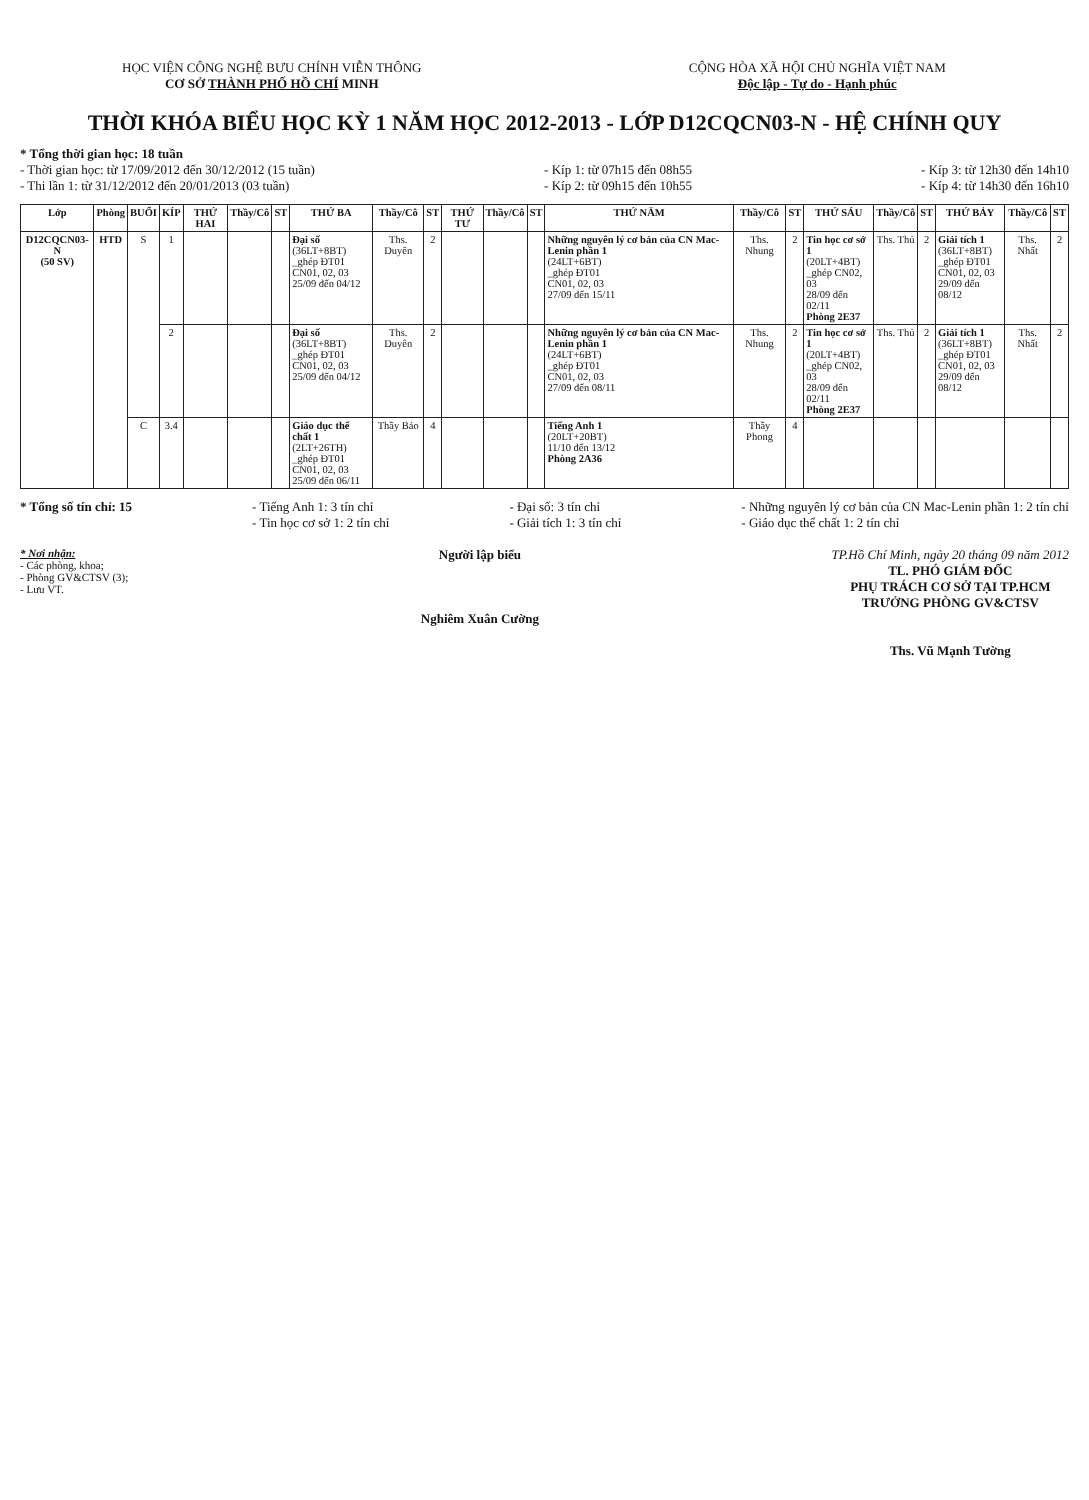HỌC VIỆN CÔNG NGHỆ BƯU CHÍNH VIỄN THÔNG
CƠ SỞ THÀNH PHỐ HỒ CHÍ MINH
CỘNG HÒA XÃ HỘI CHỦ NGHĨA VIỆT NAM
Độc lập - Tự do - Hạnh phúc
THỜI KHÓA BIỂU HỌC KỲ 1 NĂM HỌC 2012-2013 - LỚP D12CQCN03-N - HỆ CHÍNH QUY
* Tổng thời gian học: 18 tuần
- Thời gian học: từ 17/09/2012 đến 30/12/2012 (15 tuần)
- Thi lần 1: từ 31/12/2012 đến 20/01/2013 (03 tuần)
- Kíp 1: từ 07h15 đến 08h55
- Kíp 2: từ 09h15 đến 10h55
- Kíp 3: từ 12h30 đến 14h10
- Kíp 4: từ 14h30 đến 16h10
| Lớp | Phòng | BUỔI | KÍP | THỨ HAI | Thầy/Cô | ST | THỨ BA | Thầy/Cô | ST | THỨ TƯ | Thầy/Cô | ST | THỨ NĂM | Thầy/Cô | ST | THỨ SÁU | Thầy/Cô | ST | THỨ BẢY | Thầy/Cô | ST |
| --- | --- | --- | --- | --- | --- | --- | --- | --- | --- | --- | --- | --- | --- | --- | --- | --- | --- | --- | --- | --- | --- |
| D12CQCN03-N (50 SV) | HTD | S | 1 | | | | Đại số (36LT+8BT) _ghép ĐT01 CN01, 02, 03 25/09 đến 04/12 | Ths. Duyên | 2 | | | | Những nguyên lý cơ bản của CN Mac-Lenin phần 1 (24LT+6BT) _ghép ĐT01 CN01, 02, 03 27/09 đến 15/11 | Ths. Nhung | 2 | Tin học cơ sở 1 (20LT+4BT) _ghép CN02, 03 28/09 đến 02/11 Phòng 2E37 | Ths. Thủ | 2 | Giải tích 1 (36LT+8BT) _ghép ĐT01 CN01, 02, 03 29/09 đến 08/12 | Ths. Nhất | 2 |
| | | | 2 | | | | Đại số (36LT+8BT) _ghép ĐT01 CN01, 02, 03 25/09 đến 04/12 | Ths. Duyên | 2 | | | | Những nguyên lý cơ bản của CN Mac-Lenin phần 1 (24LT+6BT) _ghép ĐT01 CN01, 02, 03 27/09 đến 08/11 | Ths. Nhung | 2 | Tin học cơ sở 1 (20LT+4BT) _ghép CN02, 03 28/09 đến 02/11 Phòng 2E37 | Ths. Thủ | 2 | Giải tích 1 (36LT+8BT) _ghép ĐT01 CN01, 02, 03 29/09 đến 08/12 | Ths. Nhất | 2 |
| | | C | 3.4 | | | | Giáo dục thể chất 1 (2LT+26TH) _ghép ĐT01 CN01, 02, 03 25/09 đến 06/11 | Thầy Bảo | 4 | | | | Tiếng Anh 1 (20LT+20BT) 11/10 đến 13/12 Phòng 2A36 | Thầy Phong | 4 | | | | | | |
* Tổng số tín chỉ: 15 - Tiếng Anh 1: 3 tín chỉ
- Tin học cơ sở 1: 2 tín chỉ
- Đại số: 3 tín chỉ
- Giải tích 1: 3 tín chỉ
- Những nguyên lý cơ bản của CN Mac-Lenin phần 1: 2 tín chỉ
- Giáo dục thể chất 1: 2 tín chỉ
* Nơi nhận:
- Các phòng, khoa;
- Phòng GV&CTSV (3);
- Lưu VT.
Người lập biểu
Nghiêm Xuân Cường
TP.Hồ Chí Minh, ngày 20 tháng 09 năm 2012
TL. PHÓ GIÁM ĐỐC
PHỤ TRÁCH CƠ SỞ TẠI TP.HCM
TRƯỞNG PHÒNG GV&CTSV
Ths. Vũ Mạnh Tường